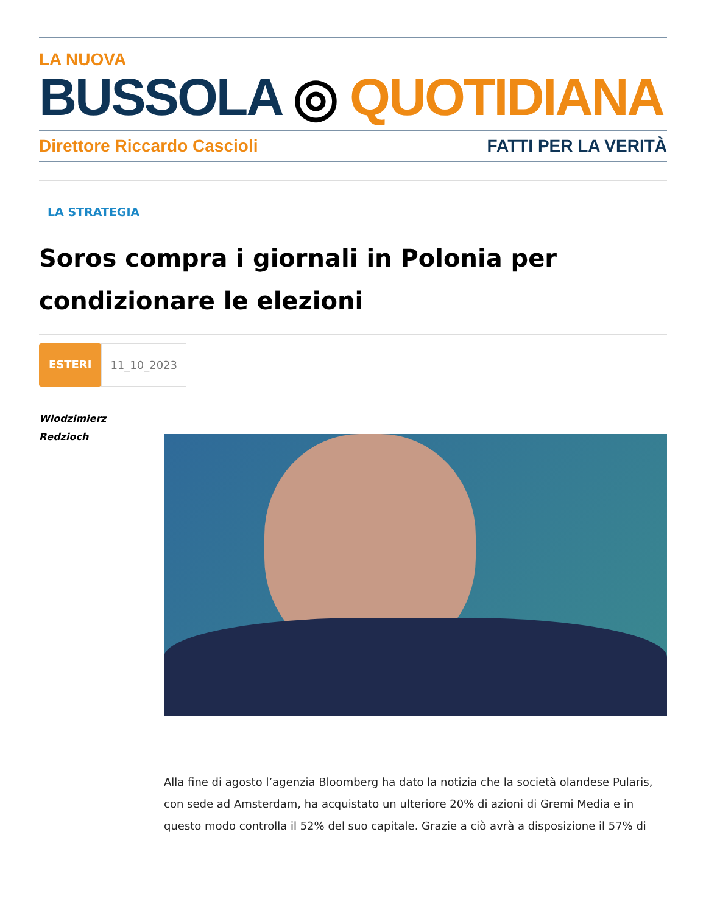LA NUOVA
BUSSOLA ◎ QUOTIDIANA
Direttore Riccardo Cascioli FATTI PER LA VERITÀ
LA STRATEGIA
Soros compra i giornali in Polonia per condizionare le elezioni
ESTERI 11_10_2023
Wlodzimierz
Redzioch
Alla fine di agosto l’agenzia Bloomberg ha dato la notizia che la società olandese Pularis, con sede ad Amsterdam, ha acquistato un ulteriore 20% di azioni di Gremi Media e in questo modo controlla il 52% del suo capitale. Grazie a ciò avrà a disposizione il 57% di